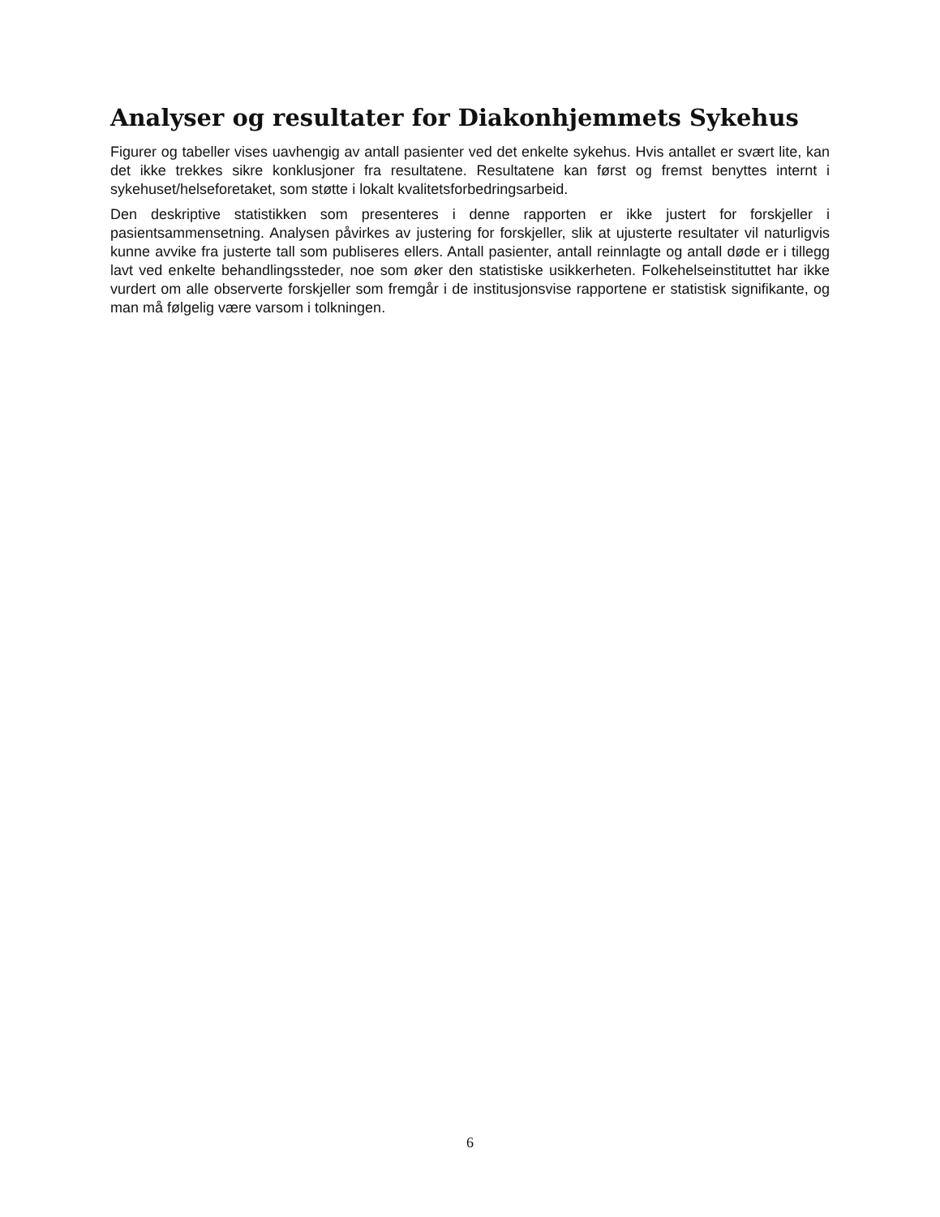Analyser og resultater for Diakonhjemmets Sykehus
Figurer og tabeller vises uavhengig av antall pasienter ved det enkelte sykehus. Hvis antallet er svært lite, kan det ikke trekkes sikre konklusjoner fra resultatene. Resultatene kan først og fremst benyttes internt i sykehuset/helseforetaket, som støtte i lokalt kvalitetsforbedringsarbeid.
Den deskriptive statistikken som presenteres i denne rapporten er ikke justert for forskjeller i pasientsammensetning. Analysen påvirkes av justering for forskjeller, slik at ujusterte resultater vil naturligvis kunne avvike fra justerte tall som publiseres ellers. Antall pasienter, antall reinnlagte og antall døde er i tillegg lavt ved enkelte behandlingssteder, noe som øker den statistiske usikkerheten. Folkehelseinstituttet har ikke vurdert om alle observerte forskjeller som fremgår i de institusjonsvise rapportene er statistisk signifikante, og man må følgelig være varsom i tolkningen.
6